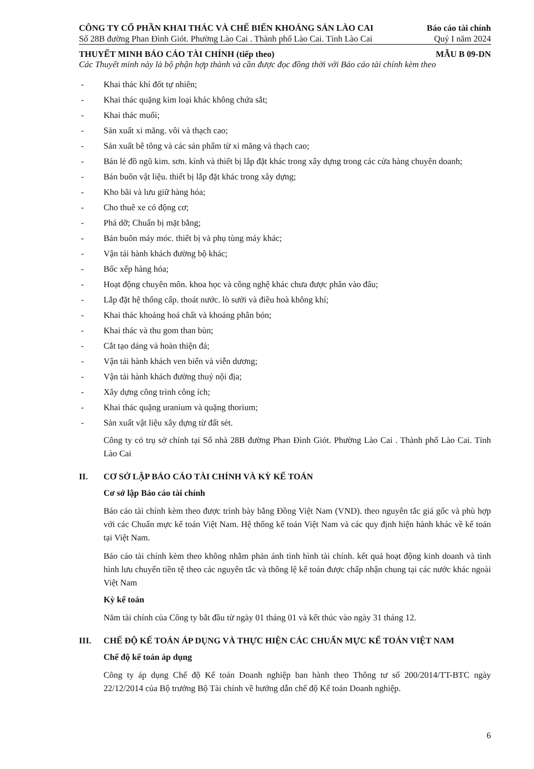CÔNG TY CỔ PHẦN KHAI THÁC VÀ CHẾ BIẾN KHOÁNG SẢN LÀO CAI Báo cáo tài chính
Số 28B đường Phan Đình Giót. Phường Lào Cai . Thành phố Lào Cai. Tỉnh Lào Cai Quý I năm 2024
THUYẾT MINH BÁO CÁO TÀI CHÍNH (tiếp theo) MẪU B 09-DN
Các Thuyết minh này là bộ phận hợp thành và cần được đọc đồng thời với Báo cáo tài chính kèm theo
- Khai thác khí đốt tự nhiên;
- Khai thác quặng kim loại khác không chứa sắt;
- Khai thác muối;
- Sản xuất xi măng. vôi và thạch cao;
- Sản xuất bê tông và các sản phẩm từ xi măng và thạch cao;
- Bán lẻ đồ ngũ kim. sơn. kính và thiết bị lắp đặt khác trong xây dựng trong các cửa hàng chuyên doanh;
- Bán buôn vật liệu. thiết bị lắp đặt khác trong xây dựng;
- Kho bãi và lưu giữ hàng hóa;
- Cho thuê xe có động cơ;
- Phá dỡ; Chuẩn bị mặt bằng;
- Bán buôn máy móc. thiết bị và phụ tùng máy khác;
- Vận tải hành khách đường bộ khác;
- Bốc xếp hàng hóa;
- Hoạt động chuyên môn. khoa học và công nghệ khác chưa được phân vào đâu;
- Lắp đặt hệ thống cấp. thoát nước. lò sưởi và điều hoà không khí;
- Khai thác khoáng hoá chất và khoáng phân bón;
- Khai thác và thu gom than bùn;
- Cắt tạo dáng và hoàn thiện đá;
- Vận tải hành khách ven biển và viễn dương;
- Vận tải hành khách đường thuỷ nội địa;
- Xây dựng công trình công ích;
- Khai thác quặng uranium và quặng thorium;
- Sản xuất vật liệu xây dựng từ đất sét.
Công ty có trụ sở chính tại Số nhà 28B đường Phan Đình Giót. Phường Lào Cai . Thành phố Lào Cai. Tỉnh Lào Cai
II. CƠ SỞ LẬP BÁO CÁO TÀI CHÍNH VÀ KỲ KẾ TOÁN
Cơ sở lập Báo cáo tài chính
Báo cáo tài chính kèm theo được trình bày bằng Đồng Việt Nam (VND). theo nguyên tắc giá gốc và phù hợp với các Chuẩn mực kế toán Việt Nam. Hệ thống kế toán Việt Nam và các quy định hiện hành khác về kế toán tại Việt Nam.
Báo cáo tài chính kèm theo không nhằm phản ánh tình hình tài chính. kết quả hoạt động kinh doanh và tình hình lưu chuyển tiền tệ theo các nguyên tắc và thông lệ kế toán được chấp nhận chung tại các nước khác ngoài Việt Nam
Kỳ kế toán
Năm tài chính của Công ty bắt đầu từ ngày 01 tháng 01 và kết thúc vào ngày 31 tháng 12.
III. CHẾ ĐỘ KẾ TOÁN ÁP DỤNG VÀ THỰC HIỆN CÁC CHUẨN MỰC KẾ TOÁN VIỆT NAM
Chế độ kế toán áp dụng
Công ty áp dụng Chế độ Kế toán Doanh nghiệp ban hành theo Thông tư số 200/2014/TT-BTC ngày 22/12/2014 của Bộ trưởng Bộ Tài chính về hướng dẫn chế độ Kế toán Doanh nghiệp.
6